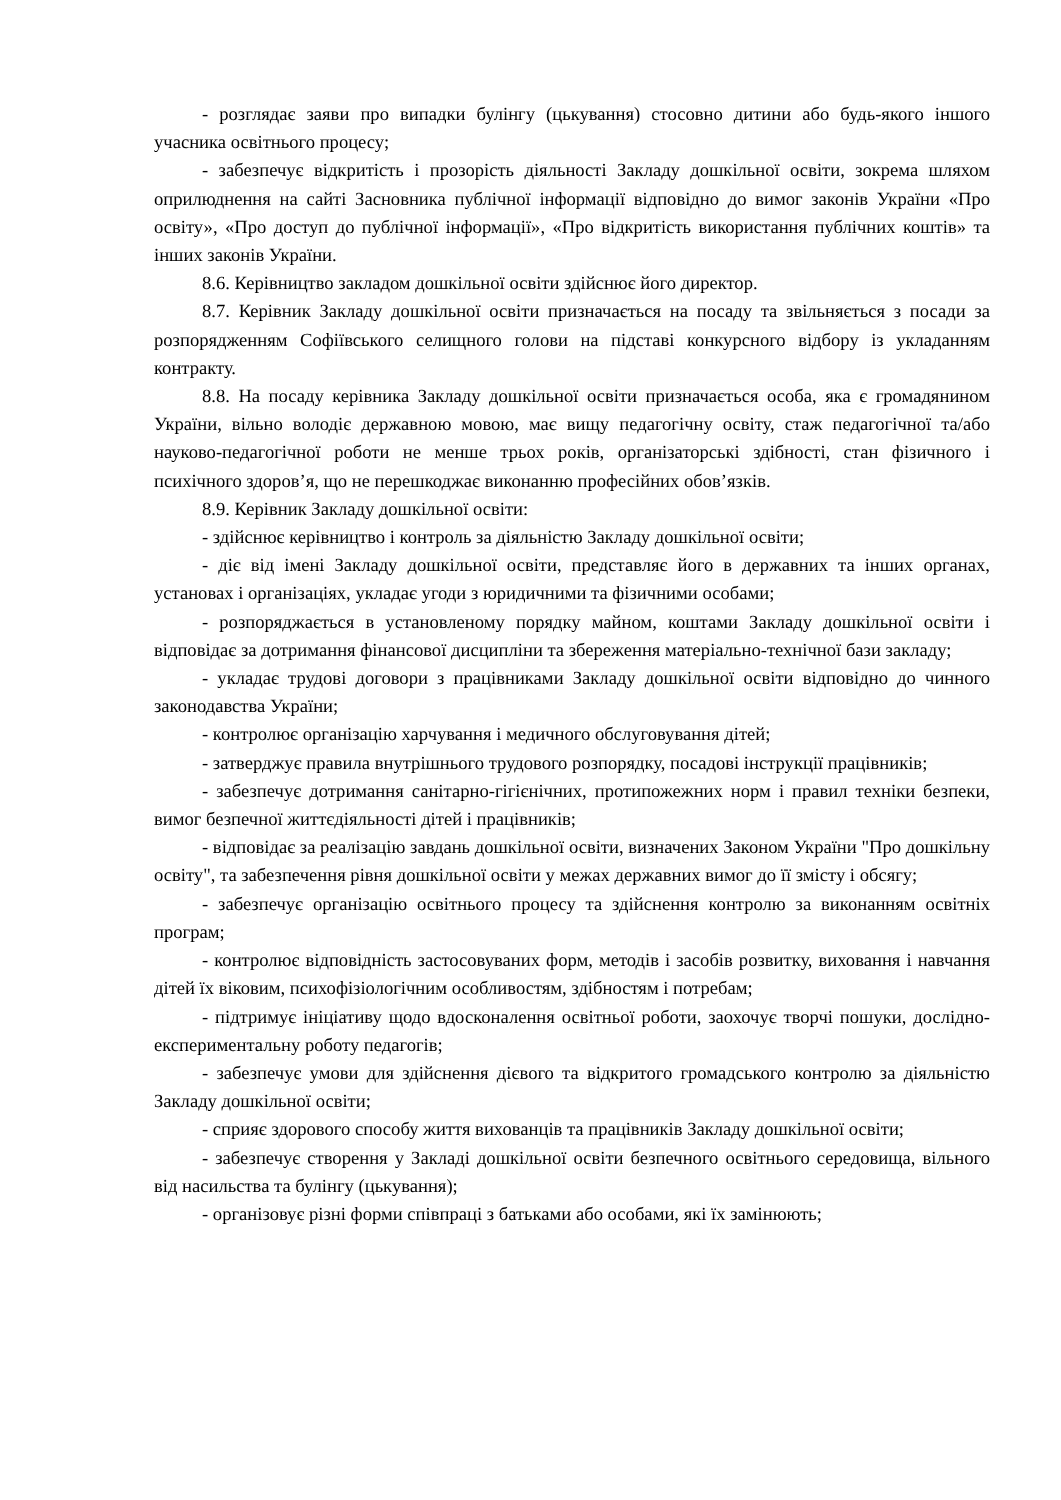- розглядає заяви про випадки булінгу (цькування) стосовно дитини або будь-якого іншого учасника освітнього процесу;
- забезпечує відкритість і прозорість діяльності Закладу дошкільної освіти, зокрема шляхом оприлюднення на сайті Засновника публічної інформації відповідно до вимог законів України «Про освіту», «Про доступ до публічної інформації», «Про відкритість використання публічних коштів» та інших законів України.
8.6. Керівництво закладом дошкільної освіти здійснює його директор.
8.7. Керівник Закладу дошкільної освіти призначається на посаду та звільняється з посади за розпорядженням Софіївського селищного голови на підставі конкурсного відбору із укладанням контракту.
8.8. На посаду керівника Закладу дошкільної освіти призначається особа, яка є громадянином України, вільно володіє державною мовою, має вищу педагогічну освіту, стаж педагогічної та/або науково-педагогічної роботи не менше трьох років, організаторські здібності, стан фізичного і психічного здоров’я, що не перешкоджає виконанню професійних обов’язків.
8.9. Керівник Закладу дошкільної освіти:
- здійснює керівництво і контроль за діяльністю Закладу дошкільної освіти;
- діє від імені Закладу дошкільної освіти, представляє його в державних та інших органах, установах і організаціях, укладає угоди з юридичними та фізичними особами;
- розпоряджається в установленому порядку майном, коштами Закладу дошкільної освіти і відповідає за дотримання фінансової дисципліни та збереження матеріально-технічної бази закладу;
- укладає трудові договори з працівниками Закладу дошкільної освіти відповідно до чинного законодавства України;
- контролює організацію харчування і медичного обслуговування дітей;
- затверджує правила внутрішнього трудового розпорядку, посадові інструкції працівників;
- забезпечує дотримання санітарно-гігієнічних, протипожежних норм і правил техніки безпеки, вимог безпечної життєдіяльності дітей і працівників;
- відповідає за реалізацію завдань дошкільної освіти, визначених Законом України "Про дошкільну освіту", та забезпечення рівня дошкільної освіти у межах державних вимог до її змісту і обсягу;
- забезпечує організацію освітнього процесу та здійснення контролю за виконанням освітніх програм;
- контролює відповідність застосовуваних форм, методів і засобів розвитку, виховання і навчання дітей їх віковим, психофізіологічним особливостям, здібностям і потребам;
- підтримує ініціативу щодо вдосконалення освітньої роботи, заохочує творчі пошуки, дослідно-експериментальну роботу педагогів;
- забезпечує умови для здійснення дієвого та відкритого громадського контролю за діяльністю Закладу дошкільної освіти;
- сприяє здорового способу життя вихованців та працівників Закладу дошкільної освіти;
- забезпечує створення у Закладі дошкільної освіти безпечного освітнього середовища, вільного від насильства та булінгу (цькування);
- організовує різні форми співпраці з батьками або особами, які їх замінюють;